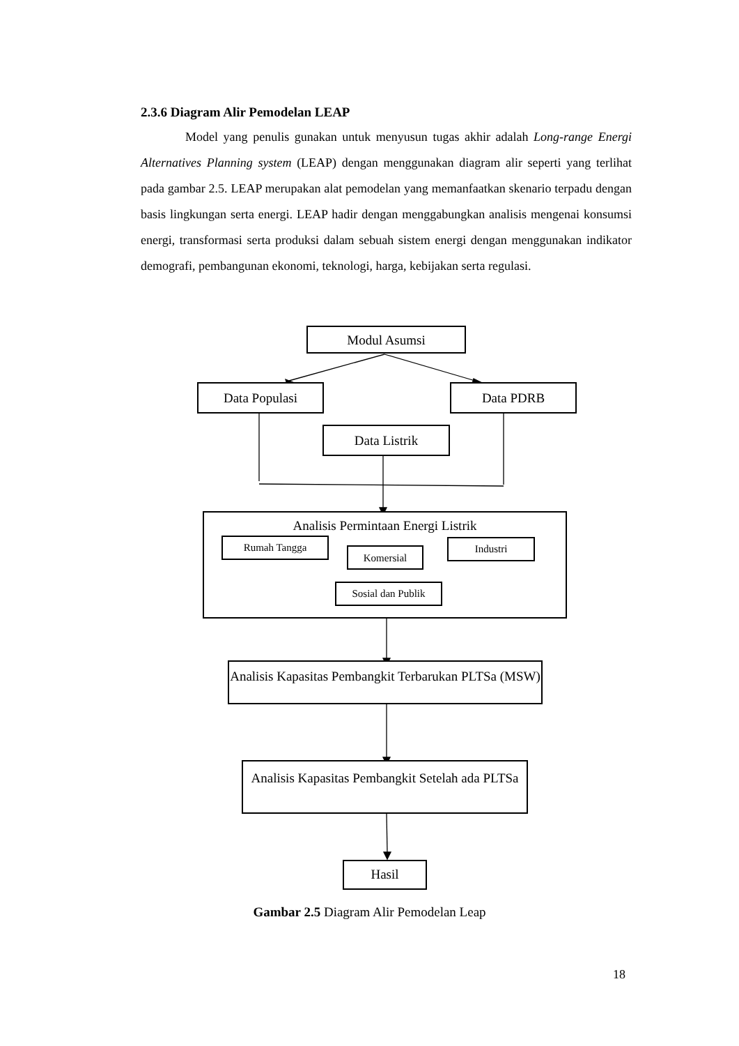2.3.6 Diagram Alir Pemodelan LEAP
Model yang penulis gunakan untuk menyusun tugas akhir adalah Long-range Energi Alternatives Planning system (LEAP) dengan menggunakan diagram alir seperti yang terlihat pada gambar 2.5. LEAP merupakan alat pemodelan yang memanfaatkan skenario terpadu dengan basis lingkungan serta energi. LEAP hadir dengan menggabungkan analisis mengenai konsumsi energi, transformasi serta produksi dalam sebuah sistem energi dengan menggunakan indikator demografi, pembangunan ekonomi, teknologi, harga, kebijakan serta regulasi.
Modul Asumsi
Data Populasi Data PDRB
Data Listrik
Analisis Permintaan Energi Listrik
Rumah Tangga
Komersial
Industri
Sosial dan Publik
Analisis Kapasitas Pembangkit Terbarukan PLTSa (MSW)
Analisis Kapasitas Pembangkit Setelah ada PLTSa
Hasil
Gambar 2.5 Diagram Alir Pemodelan Leap
18